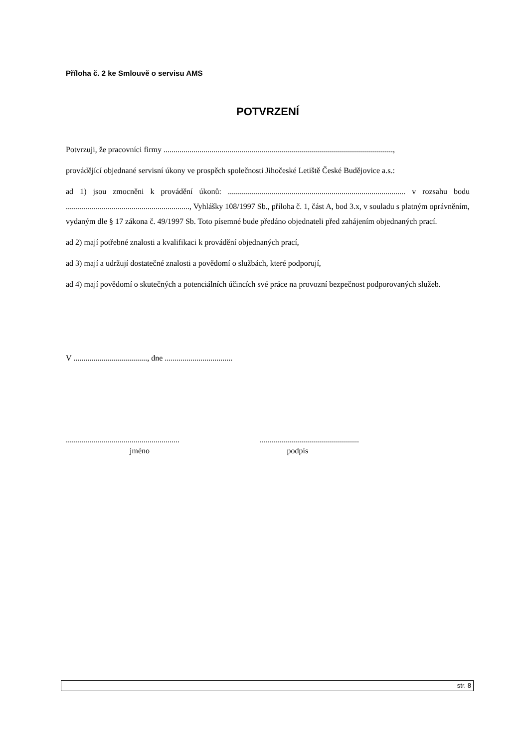Příloha č. 2 ke Smlouvě o servisu AMS
POTVRZENÍ
Potvrzuji, že pracovníci firmy ...................................................................................................................,
provádějící objednané servisní úkony ve prospěch společnosti Jihočeské Letiště České Budějovice a.s.:
ad 1) jsou zmocněni k provádění úkonů: ......................................................................................... v rozsahu bodu .............................................................., Vyhlášky 108/1997 Sb., příloha č. 1, část A, bod 3.x, v souladu s platným oprávněním, vydaným dle § 17 zákona č. 49/1997 Sb. Toto písemné bude předáno objednateli před zahájením objednaných prací.
ad 2) mají potřebné znalosti a kvalifikaci k provádění objednaných prací,
ad 3) mají a udržují dostatečné znalosti a povědomí o službách, které podporují,
ad 4) mají povědomí o skutečných a potenciálních účincích své práce na provozní bezpečnost podporovaných služeb.
V ....................................., dne ..................................
.........................................................
..................................................
jméno podpis
str. 8